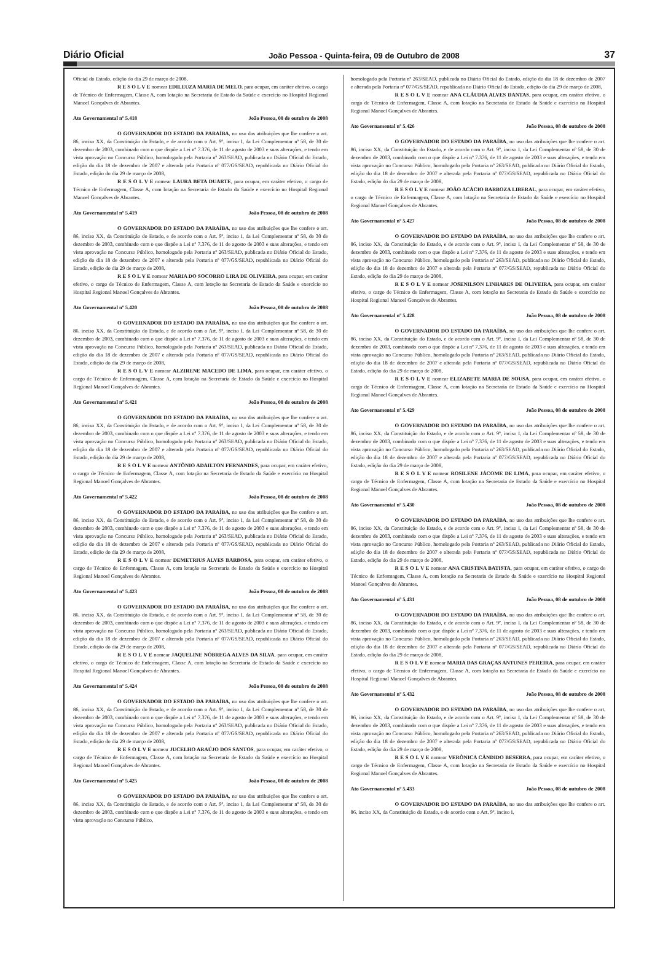Diário Oficial João Pessoa - Quinta-feira, 09 de Outubro de 2008 37
Oficial do Estado, edição do dia 29 de março de 2008,
R E S O L V E nomear EDILEUZA MARIA DE MELO, para ocupar, em caráter efetivo, o cargo de Técnico de Enfermagem, Classe A, com lotação na Secretaria de Estado da Saúde e exercício no Hospital Regional Manoel Gonçalves de Abrantes.
Ato Governamental nº 5.418 João Pessoa, 08 de outubro de 2008
O GOVERNADOR DO ESTADO DA PARAÍBA, no uso das atribuições que lhe confere o art. 86, inciso XX, da Constituição do Estado, e de acordo com o Art. 9º, inciso I, da Lei Complementar nº 58, de 30 de dezembro de 2003, combinado com o que dispõe a Lei nº 7.376, de 11 de agosto de 2003 e suas alterações, e tendo em vista aprovação no Concurso Público, homologado pela Portaria nº 263/SEAD, publicada no Diário Oficial do Estado, edição do dia 18 de dezembro de 2007 e alterada pela Portaria nº 077/GS/SEAD, republicada no Diário Oficial do Estado, edição do dia 29 de março de 2008,
R E S O L V E nomear LAURA BETA DUARTE, para ocupar, em caráter efetivo, o cargo de Técnico de Enfermagem, Classe A, com lotação na Secretaria de Estado da Saúde e exercício no Hospital Regional Manoel Gonçalves de Abrantes.
Ato Governamental nº 5.419 João Pessoa, 08 de outubro de 2008
O GOVERNADOR DO ESTADO DA PARAÍBA, no uso das atribuições que lhe confere o art. 86, inciso XX, da Constituição do Estado, e de acordo com o Art. 9º, inciso I, da Lei Complementar nº 58, de 30 de dezembro de 2003, combinado com o que dispõe a Lei nº 7.376, de 11 de agosto de 2003 e suas alterações, e tendo em vista aprovação no Concurso Público, homologado pela Portaria nº 263/SEAD, publicada no Diário Oficial do Estado, edição do dia 18 de dezembro de 2007 e alterada pela Portaria nº 077/GS/SEAD, republicada no Diário Oficial do Estado, edição do dia 29 de março de 2008,
R E S O L V E nomear MARIA DO SOCORRO LIRA DE OLIVEIRA, para ocupar, em caráter efetivo, o cargo de Técnico de Enfermagem, Classe A, com lotação na Secretaria de Estado da Saúde e exercício no Hospital Regional Manoel Gonçalves de Abrantes.
Ato Governamental nº 5.420 João Pessoa, 08 de outubro de 2008
O GOVERNADOR DO ESTADO DA PARAÍBA, no uso das atribuições que lhe confere o art. 86, inciso XX, da Constituição do Estado, e de acordo com o Art. 9º, inciso I, da Lei Complementar nº 58, de 30 de dezembro de 2003, combinado com o que dispõe a Lei nº 7.376, de 11 de agosto de 2003 e suas alterações, e tendo em vista aprovação no Concurso Público, homologado pela Portaria nº 263/SEAD, publicada no Diário Oficial do Estado, edição do dia 18 de dezembro de 2007 e alterada pela Portaria nº 077/GS/SEAD, republicada no Diário Oficial do Estado, edição do dia 29 de março de 2008,
R E S O L V E nomear ALZIRENE MACEDO DE LIMA, para ocupar, em caráter efetivo, o cargo de Técnico de Enfermagem, Classe A, com lotação na Secretaria de Estado da Saúde e exercício no Hospital Regional Manoel Gonçalves de Abrantes.
Ato Governamental nº 5.421 João Pessoa, 08 de outubro de 2008
O GOVERNADOR DO ESTADO DA PARAÍBA, no uso das atribuições que lhe confere o art. 86, inciso XX, da Constituição do Estado, e de acordo com o Art. 9º, inciso I, da Lei Complementar nº 58, de 30 de dezembro de 2003, combinado com o que dispõe a Lei nº 7.376, de 11 de agosto de 2003 e suas alterações, e tendo em vista aprovação no Concurso Público, homologado pela Portaria nº 263/SEAD, publicada no Diário Oficial do Estado, edição do dia 18 de dezembro de 2007 e alterada pela Portaria nº 077/GS/SEAD, republicada no Diário Oficial do Estado, edição do dia 29 de março de 2008,
R E S O L V E nomear ANTÔNIO ADAILTON FERNANDES, para ocupar, em caráter efetivo, o cargo de Técnico de Enfermagem, Classe A, com lotação na Secretaria de Estado da Saúde e exercício no Hospital Regional Manoel Gonçalves de Abrantes.
Ato Governamental nº 5.422 João Pessoa, 08 de outubro de 2008
O GOVERNADOR DO ESTADO DA PARAÍBA, no uso das atribuições que lhe confere o art. 86, inciso XX, da Constituição do Estado, e de acordo com o Art. 9º, inciso I, da Lei Complementar nº 58, de 30 de dezembro de 2003, combinado com o que dispõe a Lei nº 7.376, de 11 de agosto de 2003 e suas alterações, e tendo em vista aprovação no Concurso Público, homologado pela Portaria nº 263/SEAD, publicada no Diário Oficial do Estado, edição do dia 18 de dezembro de 2007 e alterada pela Portaria nº 077/GS/SEAD, republicada no Diário Oficial do Estado, edição do dia 29 de março de 2008,
R E S O L V E nomear DEMETRIUS ALVES BARBOSA, para ocupar, em caráter efetivo, o cargo de Técnico de Enfermagem, Classe A, com lotação na Secretaria de Estado da Saúde e exercício no Hospital Regional Manoel Gonçalves de Abrantes.
Ato Governamental nº 5.423 João Pessoa, 08 de outubro de 2008
O GOVERNADOR DO ESTADO DA PARAÍBA, no uso das atribuições que lhe confere o art. 86, inciso XX, da Constituição do Estado, e de acordo com o Art. 9º, inciso I, da Lei Complementar nº 58, de 30 de dezembro de 2003, combinado com o que dispõe a Lei nº 7.376, de 11 de agosto de 2003 e suas alterações, e tendo em vista aprovação no Concurso Público, homologado pela Portaria nº 263/SEAD, publicada no Diário Oficial do Estado, edição do dia 18 de dezembro de 2007 e alterada pela Portaria nº 077/GS/SEAD, republicada no Diário Oficial do Estado, edição do dia 29 de março de 2008,
R E S O L V E nomear JAQUELINE NÓBREGA ALVES DA SILVA, para ocupar, em caráter efetivo, o cargo de Técnico de Enfermagem, Classe A, com lotação na Secretaria de Estado da Saúde e exercício no Hospital Regional Manoel Gonçalves de Abrantes.
Ato Governamental nº 5.424 João Pessoa, 08 de outubro de 2008
O GOVERNADOR DO ESTADO DA PARAÍBA, no uso das atribuições que lhe confere o art. 86, inciso XX, da Constituição do Estado, e de acordo com o Art. 9º, inciso I, da Lei Complementar nº 58, de 30 de dezembro de 2003, combinado com o que dispõe a Lei nº 7.376, de 11 de agosto de 2003 e suas alterações, e tendo em vista aprovação no Concurso Público, homologado pela Portaria nº 263/SEAD, publicada no Diário Oficial do Estado, edição do dia 18 de dezembro de 2007 e alterada pela Portaria nº 077/GS/SEAD, republicada no Diário Oficial do Estado, edição do dia 29 de março de 2008,
R E S O L V E nomear JUCELHO ARAÚJO DOS SANTOS, para ocupar, em caráter efetivo, o cargo de Técnico de Enfermagem, Classe A, com lotação na Secretaria de Estado da Saúde e exercício no Hospital Regional Manoel Gonçalves de Abrantes.
Ato Governamental nº 5.425 João Pessoa, 08 de outubro de 2008
O GOVERNADOR DO ESTADO DA PARAÍBA, no uso das atribuições que lhe confere o art. 86, inciso XX, da Constituição do Estado, e de acordo com o Art. 9º, inciso I, da Lei Complementar nº 58, de 30 de dezembro de 2003, combinado com o que dispõe a Lei nº 7.376, de 11 de agosto de 2003 e suas alterações, e tendo em vista aprovação no Concurso Público,
homologado pela Portaria nº 263/SEAD, publicada no Diário Oficial do Estado, edição do dia 18 de dezembro de 2007 e alterada pela Portaria nº 077/GS/SEAD, republicada no Diário Oficial do Estado, edição do dia 29 de março de 2008,
R E S O L V E nomear ANA CLÁUDIA ALVES DANTAS, para ocupar, em caráter efetivo, o cargo de Técnico de Enfermagem, Classe A, com lotação na Secretaria de Estado da Saúde e exercício no Hospital Regional Manoel Gonçalves de Abrantes.
Ato Governamental nº 5.426 João Pessoa, 08 de outubro de 2008
O GOVERNADOR DO ESTADO DA PARAÍBA, no uso das atribuições que lhe confere o art. 86, inciso XX, da Constituição do Estado, e de acordo com o Art. 9º, inciso I, da Lei Complementar nº 58, de 30 de dezembro de 2003, combinado com o que dispõe a Lei nº 7.376, de 11 de agosto de 2003 e suas alterações, e tendo em vista aprovação no Concurso Público, homologado pela Portaria nº 263/SEAD, publicada no Diário Oficial do Estado, edição do dia 18 de dezembro de 2007 e alterada pela Portaria nº 077/GS/SEAD, republicada no Diário Oficial do Estado, edição do dia 29 de março de 2008,
R E S O L V E nomear JOÃO ACÁCIO BARBOZA LIBERAL, para ocupar, em caráter efetivo, o cargo de Técnico de Enfermagem, Classe A, com lotação na Secretaria de Estado da Saúde e exercício no Hospital Regional Manoel Gonçalves de Abrantes.
Ato Governamental nº 5.427 João Pessoa, 08 de outubro de 2008
O GOVERNADOR DO ESTADO DA PARAÍBA, no uso das atribuições que lhe confere o art. 86, inciso XX, da Constituição do Estado, e de acordo com o Art. 9º, inciso I, da Lei Complementar nº 58, de 30 de dezembro de 2003, combinado com o que dispõe a Lei nº 7.376, de 11 de agosto de 2003 e suas alterações, e tendo em vista aprovação no Concurso Público, homologado pela Portaria nº 263/SEAD, publicada no Diário Oficial do Estado, edição do dia 18 de dezembro de 2007 e alterada pela Portaria nº 077/GS/SEAD, republicada no Diário Oficial do Estado, edição do dia 29 de março de 2008,
R E S O L V E nomear JOSENILSON LINHARES DE OLIVEIRA, para ocupar, em caráter efetivo, o cargo de Técnico de Enfermagem, Classe A, com lotação na Secretaria de Estado da Saúde e exercício no Hospital Regional Manoel Gonçalves de Abrantes.
Ato Governamental nº 5.428 João Pessoa, 08 de outubro de 2008
O GOVERNADOR DO ESTADO DA PARAÍBA, no uso das atribuições que lhe confere o art. 86, inciso XX, da Constituição do Estado, e de acordo com o Art. 9º, inciso I, da Lei Complementar nº 58, de 30 de dezembro de 2003, combinado com o que dispõe a Lei nº 7.376, de 11 de agosto de 2003 e suas alterações, e tendo em vista aprovação no Concurso Público, homologado pela Portaria nº 263/SEAD, publicada no Diário Oficial do Estado, edição do dia 18 de dezembro de 2007 e alterada pela Portaria nº 077/GS/SEAD, republicada no Diário Oficial do Estado, edição do dia 29 de março de 2008,
R E S O L V E nomear ELIZABETE MARIA DE SOUSA, para ocupar, em caráter efetivo, o cargo de Técnico de Enfermagem, Classe A, com lotação na Secretaria de Estado da Saúde e exercício no Hospital Regional Manoel Gonçalves de Abrantes.
Ato Governamental nº 5.429 João Pessoa, 08 de outubro de 2008
O GOVERNADOR DO ESTADO DA PARAÍBA, no uso das atribuições que lhe confere o art. 86, inciso XX, da Constituição do Estado, e de acordo com o Art. 9º, inciso I, da Lei Complementar nº 58, de 30 de dezembro de 2003, combinado com o que dispõe a Lei nº 7.376, de 11 de agosto de 2003 e suas alterações, e tendo em vista aprovação no Concurso Público, homologado pela Portaria nº 263/SEAD, publicada no Diário Oficial do Estado, edição do dia 18 de dezembro de 2007 e alterada pela Portaria nº 077/GS/SEAD, republicada no Diário Oficial do Estado, edição do dia 29 de março de 2008,
R E S O L V E nomear ROSILENE JÁCOME DE LIMA, para ocupar, em caráter efetivo, o cargo de Técnico de Enfermagem, Classe A, com lotação na Secretaria de Estado da Saúde e exercício no Hospital Regional Manoel Gonçalves de Abrantes.
Ato Governamental nº 5.430 João Pessoa, 08 de outubro de 2008
O GOVERNADOR DO ESTADO DA PARAÍBA, no uso das atribuições que lhe confere o art. 86, inciso XX, da Constituição do Estado, e de acordo com o Art. 9º, inciso I, da Lei Complementar nº 58, de 30 de dezembro de 2003, combinado com o que dispõe a Lei nº 7.376, de 11 de agosto de 2003 e suas alterações, e tendo em vista aprovação no Concurso Público, homologado pela Portaria nº 263/SEAD, publicada no Diário Oficial do Estado, edição do dia 18 de dezembro de 2007 e alterada pela Portaria nº 077/GS/SEAD, republicada no Diário Oficial do Estado, edição do dia 29 de março de 2008,
R E S O L V E nomear ANA CRISTINA BATISTA, para ocupar, em caráter efetivo, o cargo de Técnico de Enfermagem, Classe A, com lotação na Secretaria de Estado da Saúde e exercício no Hospital Regional Manoel Gonçalves de Abrantes.
Ato Governamental nº 5.431 João Pessoa, 08 de outubro de 2008
O GOVERNADOR DO ESTADO DA PARAÍBA, no uso das atribuições que lhe confere o art. 86, inciso XX, da Constituição do Estado, e de acordo com o Art. 9º, inciso I, da Lei Complementar nº 58, de 30 de dezembro de 2003, combinado com o que dispõe a Lei nº 7.376, de 11 de agosto de 2003 e suas alterações, e tendo em vista aprovação no Concurso Público, homologado pela Portaria nº 263/SEAD, publicada no Diário Oficial do Estado, edição do dia 18 de dezembro de 2007 e alterada pela Portaria nº 077/GS/SEAD, republicada no Diário Oficial do Estado, edição do dia 29 de março de 2008,
R E S O L V E nomear MARIA DAS GRAÇAS ANTUNES PEREIRA, para ocupar, em caráter efetivo, o cargo de Técnico de Enfermagem, Classe A, com lotação na Secretaria de Estado da Saúde e exercício no Hospital Regional Manoel Gonçalves de Abrantes.
Ato Governamental nº 5.432 João Pessoa, 08 de outubro de 2008
O GOVERNADOR DO ESTADO DA PARAÍBA, no uso das atribuições que lhe confere o art. 86, inciso XX, da Constituição do Estado, e de acordo com o Art. 9º, inciso I, da Lei Complementar nº 58, de 30 de dezembro de 2003, combinado com o que dispõe a Lei nº 7.376, de 11 de agosto de 2003 e suas alterações, e tendo em vista aprovação no Concurso Público, homologado pela Portaria nº 263/SEAD, publicada no Diário Oficial do Estado, edição do dia 18 de dezembro de 2007 e alterada pela Portaria nº 077/GS/SEAD, republicada no Diário Oficial do Estado, edição do dia 29 de março de 2008,
R E S O L V E nomear VERÔNICA CÂNDIDO BESERRA, para ocupar, em caráter efetivo, o cargo de Técnico de Enfermagem, Classe A, com lotação na Secretaria de Estado da Saúde e exercício no Hospital Regional Manoel Gonçalves de Abrantes.
Ato Governamental nº 5.433 João Pessoa, 08 de outubro de 2008
O GOVERNADOR DO ESTADO DA PARAÍBA, no uso das atribuições que lhe confere o art. 86, inciso XX, da Constituição do Estado, e de acordo com o Art. 9º, inciso I,